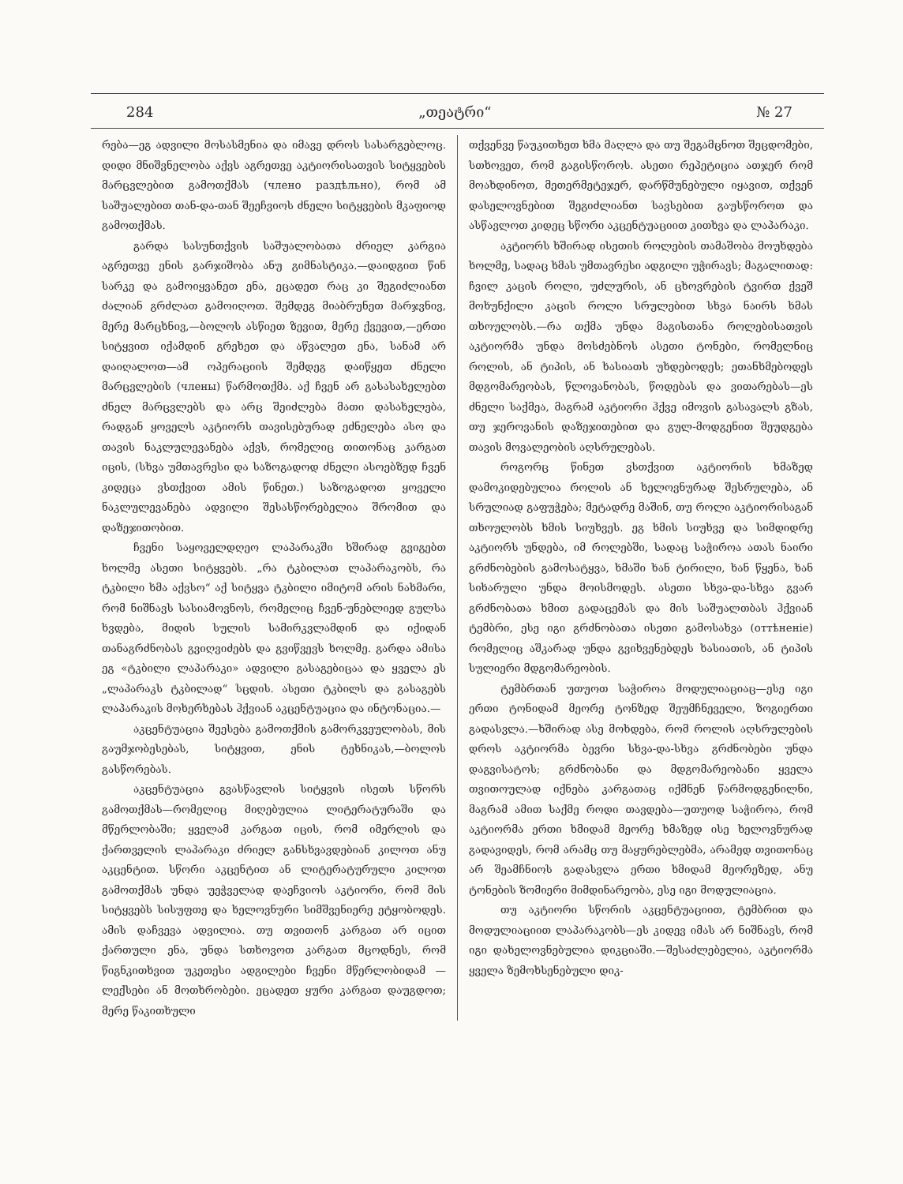284 „თეატრი“№ 27
რება—ეგ ადვილი მოსასმენია და იმავე დროს სასარგებლოც. დიდი მნიშვნელობა აქვს აგრეთვე აკტიორისათვის სიტყვების მარცვლებით გამოთქმას (члено раздѣльно), რომ ამ საშუალებით თან-და-თან შეეჩვიოს ძნელი სიტყვების მკაფიოდ გამოთქმას.
გარდა სასუნთქვის საშუალობათა ძრიელ კარგია აგრეთვე ენის გარჯიშობა ანუ გიმნასტიკა.—დაიდგით წინ სარკე და გამოიყვანეთ ენა, ეცადეთ რაც კი შეგიძლიანთ ძალიან გრძლათ გამოიღოთ. შემდეგ მიაბრუნეთ მარჯვნივ, მერე მარცხნივ,—ბოლოს ასწიეთ ზევით, მერე ქვევით,—ერთი სიტყვით იქამდინ გრეხეთ და აწვალეთ ენა, სანამ არ დაიღალოთ—ამ ოპერაციის შემდეგ დაიწყეთ ძნელი მარცვლების (члены) წარმოთქმა. აქ ჩვენ არ გასასახელებთ ძნელ მარცვლებს და არც შეიძლება მათი დასახელება, რადგან ყოველს აკტიორს თავისებურად ეძნელება ასო და თავის ნაკლულევანება აქვს, რომელიც თითონაც კარგათ იცის, (სხვა უმთავრესი და საზოგადოდ ძნელი ასოებზედ ჩვენ კიდეცა ვსთქვით ამის წინეთ.) საზოგადოთ ყოველი ნაკლულევანება ადვილი შესასწორებელია შრომით და დაზეჯითობით.
ჩვენი საყოველდღეო ლაპარაკში ხშირად გვიგებთ ხოლმე ასეთი სიტყვებს. „რა ტკბილათ ლაპარაკობს, რა ტკბილი ხმა აქვსო“ აქ სიტყვა ტკბილი იმიტომ არის ნახმარი, რომ ნიშნავს სასიამოვნოს, რომელიც ჩვენ-უნებლიედ გულსა ხვდება, მიდის სულის სამირკვლამდინ და იქიდან თანაგრძნობას გვიღვიძებს და გვიწვევს ხოლმე. გარდა ამისა ეგ «ტკბილი ლაპარაკი» ადვილი გასაგებიცაა და ყველა ეს „ლაპარაკს ტკბილად“ სცდის. ასეთი ტკბილს და გასაგებს ლაპარაკის მოხერხებას ჰქვიან აკცენტუაცია და ინტონაცია.—
აკცენტუაცია შეესება გამოთქმის გამორკვეულობას, მის გაუმჯობესებას, სიტყვით, ენის ტეხნიკას,—ბოლოს გასწორებას.
აკცენტუაცია გვასწავლის სიტყვის ისეთს სწორს გამოთქმას—რომელიც მიღებულია ლიტერატურაში და მწერლობაში; ყველამ კარგათ იცის, რომ იმერლის და ქართველის ლაპარაკი ძრიელ განსხვავდებიან კილოთ ანუ აკცენტით. სწორი აკცენტით ან ლიტერატურული კილოთ გამოთქმას უნდა უეჭველად დაეჩვიოს აკტიორი, რომ მის სიტყვებს სისუფთე და ხელოვნური სიმშვენიერე ეტყობოდეს. ამის დაჩვევა ადვილია. თუ თვითონ კარგათ არ იცით ქართული ენა, უნდა სთხოვოთ კარგათ მცოდნეს, რომ წიგნკითხვით უკეთესი ადგილები ჩვენი მწერლობიდამ — ლექსები ან მოთხრობები. ეცადეთ ყური კარგათ დაუგდოთ; მერე წაკითხული
თქვენვე წაუკითხეთ ხმა მაღლა და თუ შეგამცნოთ შეცდომები, სთხოვეთ, რომ გაგისწოროს. ასეთი რეპეტიცია ათჯერ რომ მოახდინოთ, მეთერმეტეჯერ, დარწმუნებული იყავით, თქვენ დასელოვნებით შეგიძლიანთ სავსებით გაუსწოროთ და ასწავლოთ კიდეც სწორი აკცენტუაციით კითხვა და ლაპარაკი.
აკტიორს ხშირად ისეთის როლების თამაშობა მოუხდება ხოლმე, სადაც ხმას უმთავრესი ადგილი უჭირავს; მაგალითად: ჩვილ კაცის როლი, უძლურის, ან ცხოვრების ტვირთ ქვეშ მოხუნქილი კაცის როლი სრულებით სხვა ნაირს ხმას თხოულობს.—რა თქმა უნდა მაგისთანა როლებისათვის აკტიორმა უნდა მოსძებნოს ასეთი ტონები, რომელნიც როლის, ან ტიპის, ან ხასიათს უხდებოდეს; ეთანხმებოდეს მდგომარეობას, წლოვანობას, წოდებას და ვითარებას—ეს ძნელი საქმეა, მაგრამ აკტიორი ჰქვე იმოვის გასავალს გზას, თუ ჯეროვანის დაზეჯითებით და გულ-მოდგენით შეუდგება თავის მოვალეობის აღსრულებას.
როგორც წინეთ ვსთქვით აკტიორის ხმაზედ დამოკიდებულია როლის ან ხელოვნურად შესრულება, ან სრულიად გაფუჭება; მეტადრე მაშინ, თუ როლი აკტიორისაგან თხოულობს ხმის სიუხვეს. ეგ ხმის სიუხვე და სიმდიდრე აკტიორს უნდება, იმ როლებში, სადაც საჭიროა ათას ნაირი გრძნობების გამოსატყვა, ხმაში ხან ტირილი, ხან წყენა, ხან სიხარული უნდა მოისმოდეს. ასეთი სხვა-და-სხვა გვარ გრძნობათა ხმით გადაცემას და მის საშუალთბას ჰქვიან ტემბრი, ესე იგი გრძნობათა ისეთი გამოსახვა (оттѣненіе) რომელიც აშკარად უნდა გვიხვენებდეს ხასიათის, ან ტიპის სულიერი მდგომარეობის.
ტემბრთან უთუოთ საჭიროა მოდულიაციაც—ესე იგი ერთი ტონიდამ მეორე ტონზედ შეუმჩნეველი, ზოგიერთი გადასვლა.—ხშირად ასე მოხდება, რომ როლის აღსრულების დროს აკტიორმა ბევრი სხვა-და-სხვა გრძნობები უნდა დაგვისატოს; გრძნობანი და მდგომარეობანი ყველა თვითოულად იქნება კარგათაც იქმნენ წარმოდგენილნი, მაგრამ ამით საქმე როდი თავდება—უთუოდ საჭიროა, რომ აკტიორმა ერთი ხმიდამ მეორე ხმაზედ ისე ხელოვნურად გადავიდეს, რომ არამც თუ მაყურებლებმა, არამედ თვითონაც არ შეამჩნიოს გადასვლა ერთი ხმიდამ მეორეზედ, ანუ ტონების ზომიერი მიმდინარეობა, ესე იგი მოდულიაცია.
თუ აკტიორი სწორის აკცენტუაციით, ტემბრით და მოდულიაციით ლაპარაკობს—ეს კიდევ იმას არ ნიშნავს, რომ იგი დახელოვნებულია დიკციაში.—შესაძლებელია, აკტიორმა ყველა ზემოხსენებული დიკ-